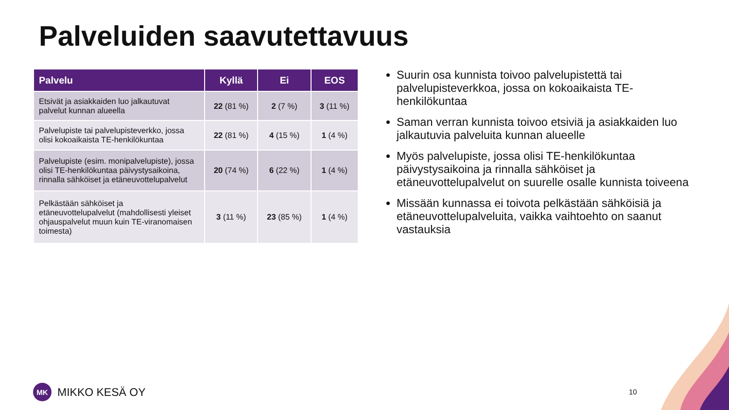Palveluiden saavutettavuus
| Palvelu | Kyllä | Ei | EOS |
| --- | --- | --- | --- |
| Etsivät ja asiakkaiden luo jalkautuvat palvelut kunnan alueella | 22 (81 %) | 2 (7 %) | 3 (11 %) |
| Palvelupiste tai palvelupisteverkko, jossa olisi kokoaikaista TE-henkilökuntaa | 22 (81 %) | 4 (15 %) | 1 (4 %) |
| Palvelupiste (esim. monipalvelupiste), jossa olisi TE-henkilökuntaa päivystysaikoina, rinnalla sähköiset ja etäneuvottelupalvelut | 20 (74 %) | 6 (22 %) | 1 (4 %) |
| Pelkästään sähköiset ja etäneuvottelupalvelut (mahdollisesti yleiset ohjauspalvelut muun kuin TE-viranomaisen toimesta) | 3 (11 %) | 23 (85 %) | 1 (4 %) |
Suurin osa kunnista toivoo palvelupistettä tai palvelupisteverkkoa, jossa on kokoaikaista TE-henkilökuntaa
Saman verran kunnista toivoo etsiviä ja asiakkaiden luo jalkautuvia palveluita kunnan alueelle
Myös palvelupiste, jossa olisi TE-henkilökuntaa päivystysaikoina ja rinnalla sähköiset ja etäneuvottelupalvelut on suurelle osalle kunnista toiveena
Missään kunnassa ei toivota pelkästään sähköisiä ja etäneuvottelupalveluita, vaikka vaihtoehto on saanut vastauksia
MK
MIKKO KESÄ OY
10